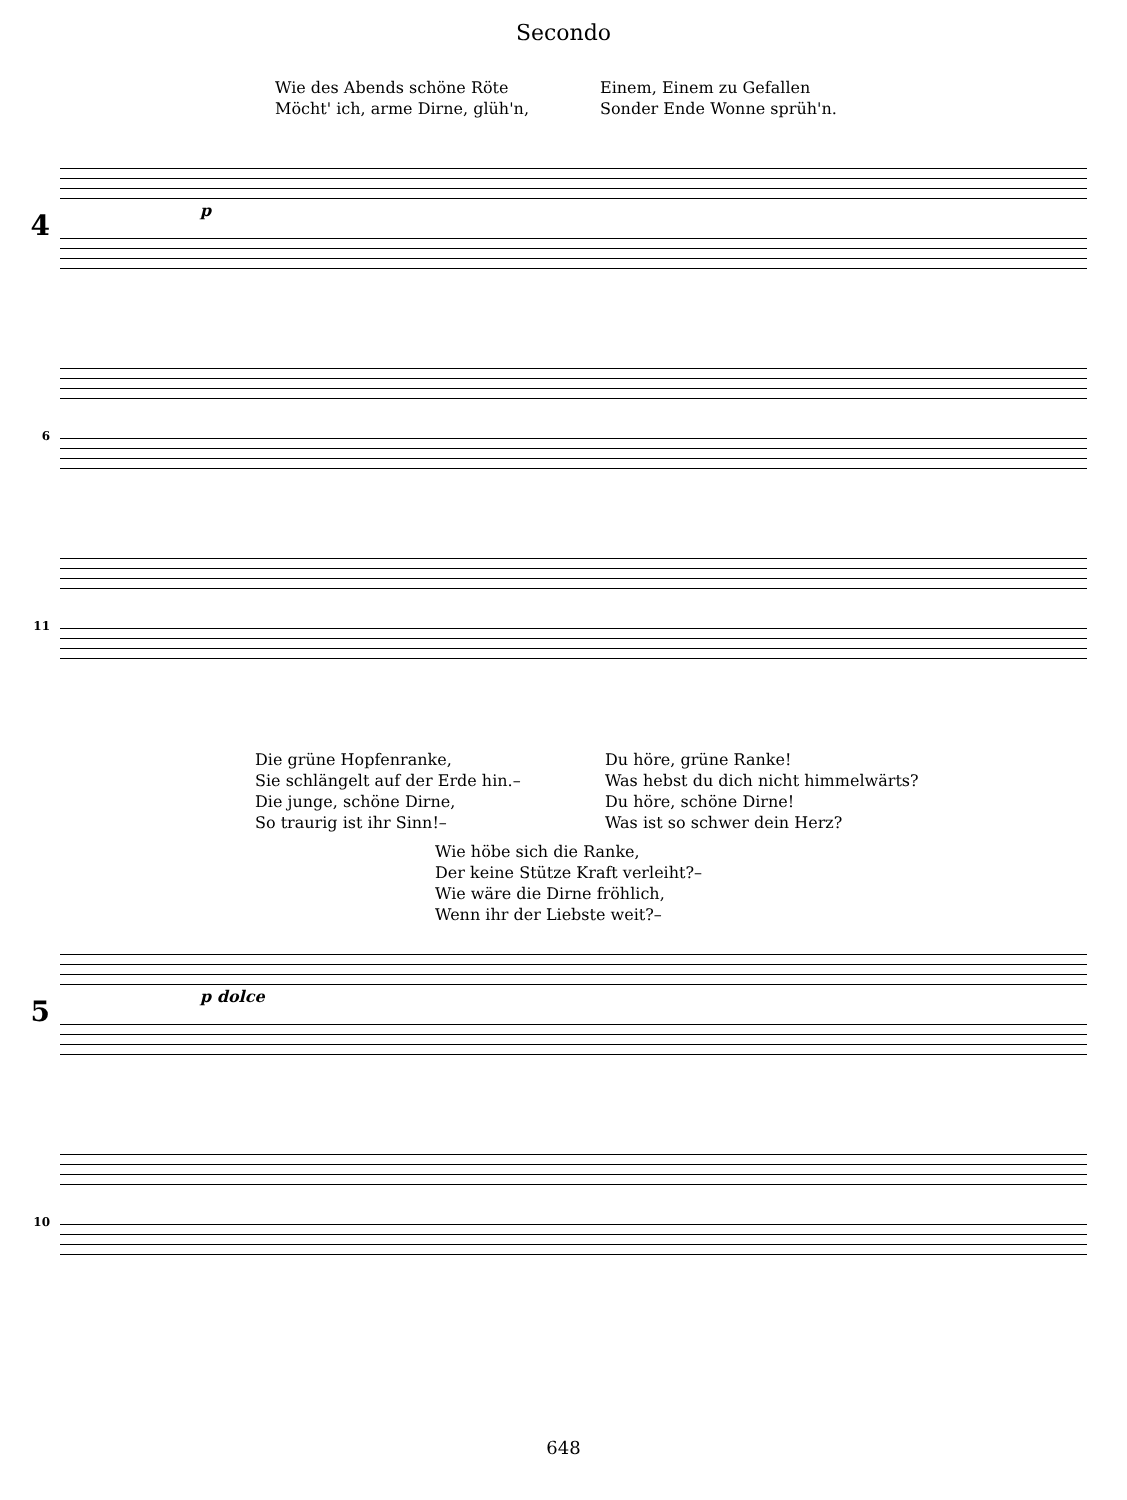Secondo
Wie des Abends schöne Röte
Möcht' ich, arme Dirne, glüh'n,
Einem, Einem zu Gefallen
Sonder Ende Wonne sprüh'n.
4
p
6
11
Die grüne Hopfenranke,
Sie schlängelt auf der Erde hin.–
Die junge, schöne Dirne,
So traurig ist ihr Sinn!–
Du höre, grüne Ranke!
Was hebst du dich nicht himmelwärts?
Du höre, schöne Dirne!
Was ist so schwer dein Herz?
Wie höbe sich die Ranke,
Der keine Stütze Kraft verleiht?–
Wie wäre die Dirne fröhlich,
Wenn ihr der Liebste weit?–
5
p dolce
10
648